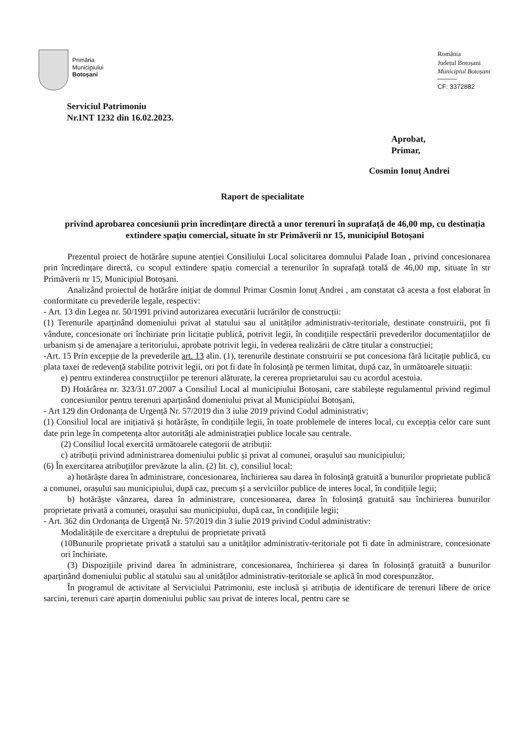Primăria
Municipiului
Botoșani
România
Județul Botoșani
Municipiul Botoșani
CF: 3372882
Serviciul Patrimoniu
Nr.INT 1232 din 16.02.2023.
Aprobat,
Primar,
Cosmin Ionuț Andrei
Raport de specialitate
privind aprobarea concesiunii prin încredințare directă a unor terenuri în suprafață de 46,00 mp, cu destinația extindere spațiu comercial, situate în str Primăverii nr 15, municipiul Botoșani
Prezentul proiect de hotărâre supune atenției Consiliului Local solicitarea domnului Palade Ioan , privind concesionarea prin încredințare directă, cu scopul extindere spațiu comercial a terenurilor în suprafață totală de 46,00 mp, situate în str Primăverii nr 15, Municipiul Botoșani.
Analizând proiectul de hotărâre inițiat de domnul Primar Cosmin Ionuț Andrei , am constatat că acesta a fost elaborat în conformitate cu prevederile legale, respectiv:
- Art. 13 din Legea nr. 50/1991 privind autorizarea executării lucrărilor de construcții:
(1) Terenurile aparținând domeniului privat al statului sau al unităților administrativ-teritoriale, destinate construirii, pot fi vândute, concesionate ori închiriate prin licitație publică, potrivit legii, în condițiile respectării prevederilor documentațiilor de urbanism și de amenajare a teritoriului, aprobate potrivit legii, în vederea realizării de către titular a construcției;
-Art. 15 Prin excepție de la prevederile art. 13 alin. (1), terenurile destinate construirii se pot concesiona fără licitație publică, cu plata taxei de redevență stabilite potrivit legii, ori pot fi date în folosință pe termen limitat, după caz, în următoarele situații:
e) pentru extinderea construcțiilor pe terenuri alăturate, la cererea proprietarului sau cu acordul acestuia.
D) Hotărârea nr. 323/31.07.2007 a Consiliul Local al municipiului Botoșani, care stabilește regulamentul privind regimul concesiunilor pentru terenuri aparținând domeniului privat al Municipiului Botoșani,
- Art 129 din Ordonanța de Urgență Nr. 57/2019 din 3 iulie 2019 privind Codul administrativ;
(1) Consiliul local are inițiativă și hotărăște, în condițiile legii, în toate problemele de interes local, cu excepția celor care sunt date prin lege în competența altor autorități ale administrației publice locale sau centrale.
(2) Consiliul local exercită următoarele categorii de atribuții:
c) atribuții privind administrarea domeniului public și privat al comunei, orașului sau municipiului;
(6) În exercitarea atribuțiilor prevăzute la alin. (2) lit. c), consiliul local:
a) hotărăște darea în administrare, concesionarea, închirierea sau darea în folosință gratuită a bunurilor proprietate publică a comunei, orașului sau municipiului, după caz, precum și a serviciilor publice de interes local, în condițiile legii;
b) hotărăște vânzarea, darea în administrare, concesionarea, darea în folosință gratuită sau închirierea bunurilor proprietate privată a comunei, orașului sau municipiului, după caz, în condițiile legii;
- Art. 362 din Ordonanța de Urgență Nr. 57/2019 din 3 iulie 2019 privind Codul administrativ:
Modalitățile de exercitare a dreptului de proprietate privată
(10Bunurile proprietate privată a statului sau a unităților administrativ-teritoriale pot fi date în administrare, concesionate ori închiriate.
(3) Dispozițiile privind darea în administrare, concesionarea, închirierea și darea în folosință gratuită a bunurilor aparținând domeniului public al statului sau al unităților administrativ-teritoriale se aplică în mod corespunzător.
În programul de activitate al Serviciului Patrimoniu, este inclusă și atribuția de identificare de terenuri libere de orice sarcini, terenuri care aparțin domeniului public sau privat de interes local, pentru care se